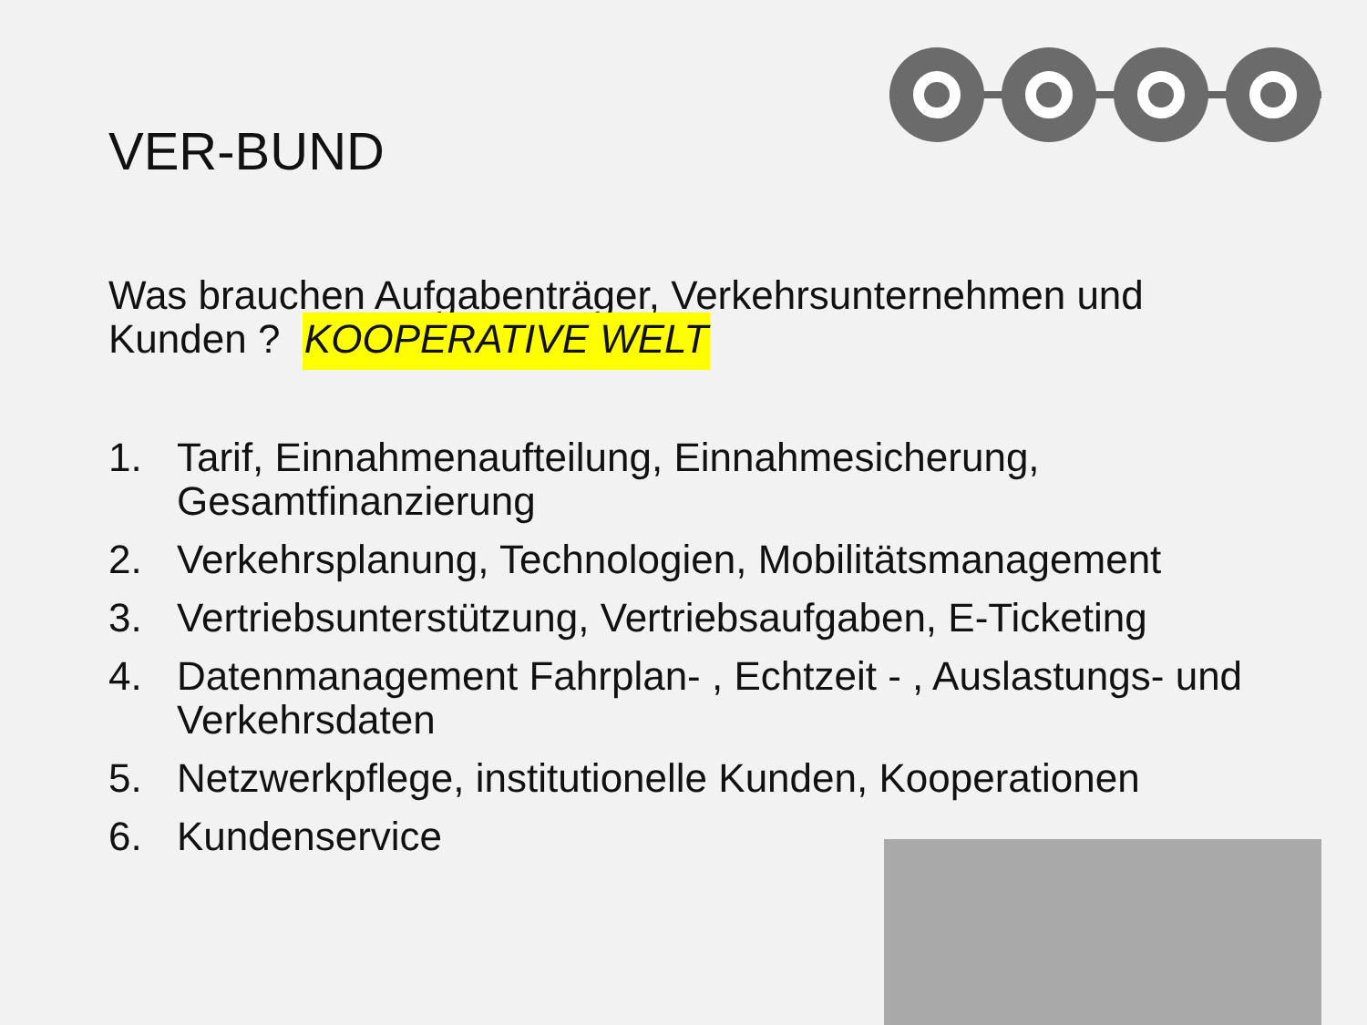VER-BUND
Was brauchen Aufgabenträger, Verkehrsunternehmen und Kunden ? KOOPERATIVE WELT
1. Tarif, Einnahmenaufteilung, Einnahmesicherung, Gesamtfinanzierung
2. Verkehrsplanung, Technologien, Mobilitätsmanagement
3. Vertriebsunterstützung, Vertriebsaufgaben, E-Ticketing
4. Datenmanagement Fahrplan- , Echtzeit - , Auslastungs- und Verkehrsdaten
5. Netzwerkpflege, institutionelle Kunden, Kooperationen
6. Kundenservice